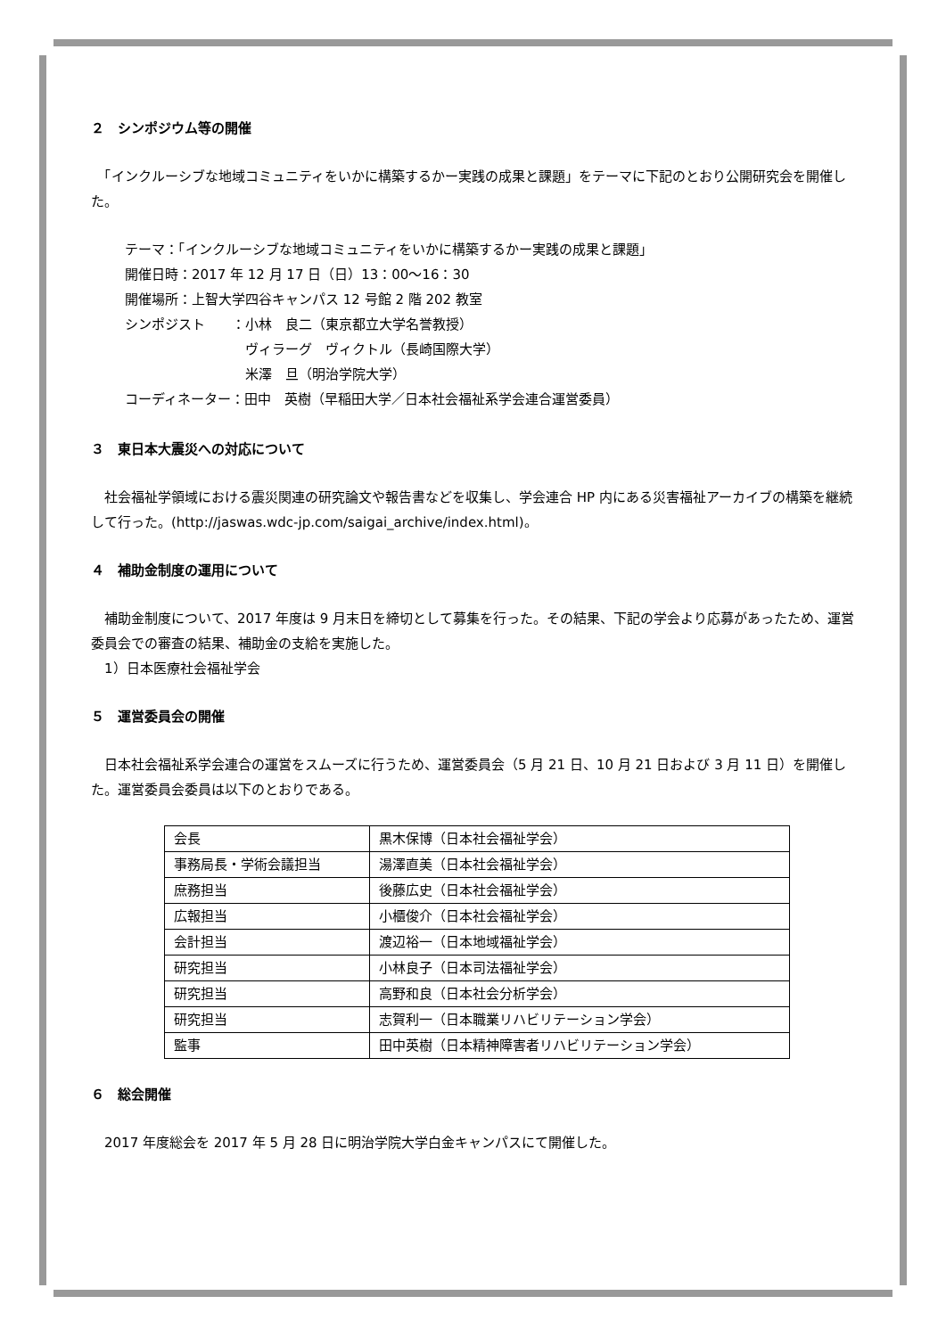２　シンポジウム等の開催
　「インクルーシブな地域コミュニティをいかに構築するかー実践の成果と課題」をテーマに下記のとおり公開研究会を開催した。
テーマ：「インクルーシブな地域コミュニティをいかに構築するかー実践の成果と課題」
開催日時：2017 年 12 月 17 日（日）13：00〜16：30
開催場所：上智大学四谷キャンパス 12 号館 2 階 202 教室
シンポジスト　　：小林　良二（東京都立大学名誉教授）
　　　　　　　　　ヴィラーグ　ヴィクトル（長崎国際大学）
　　　　　　　　　米澤　旦（明治学院大学）
コーディネーター：田中　英樹（早稲田大学／日本社会福祉系学会連合運営委員）
３　東日本大震災への対応について
　社会福祉学領域における震災関連の研究論文や報告書などを収集し、学会連合 HP 内にある災害福祉アーカイブの構築を継続して行った。(http://jaswas.wdc-jp.com/saigai_archive/index.html)。
４　補助金制度の運用について
　補助金制度について、2017 年度は 9 月末日を締切として募集を行った。その結果、下記の学会より応募があったため、運営委員会での審査の結果、補助金の支給を実施した。
　1）日本医療社会福祉学会
５　運営委員会の開催
　日本社会福祉系学会連合の運営をスムーズに行うため、運営委員会（5 月 21 日、10 月 21 日および 3 月 11 日）を開催した。運営委員会委員は以下のとおりである。
| 会長 | 黒木保博（日本社会福祉学会） |
| 事務局長・学術会議担当 | 湯澤直美（日本社会福祉学会） |
| 庶務担当 | 後藤広史（日本社会福祉学会） |
| 広報担当 | 小櫃俊介（日本社会福祉学会） |
| 会計担当 | 渡辺裕一（日本地域福祉学会） |
| 研究担当 | 小林良子（日本司法福祉学会） |
| 研究担当 | 高野和良（日本社会分析学会） |
| 研究担当 | 志賀利一（日本職業リハビリテーション学会） |
| 監事 | 田中英樹（日本精神障害者リハビリテーション学会） |
６　総会開催
　2017 年度総会を 2017 年 5 月 28 日に明治学院大学白金キャンパスにて開催した。